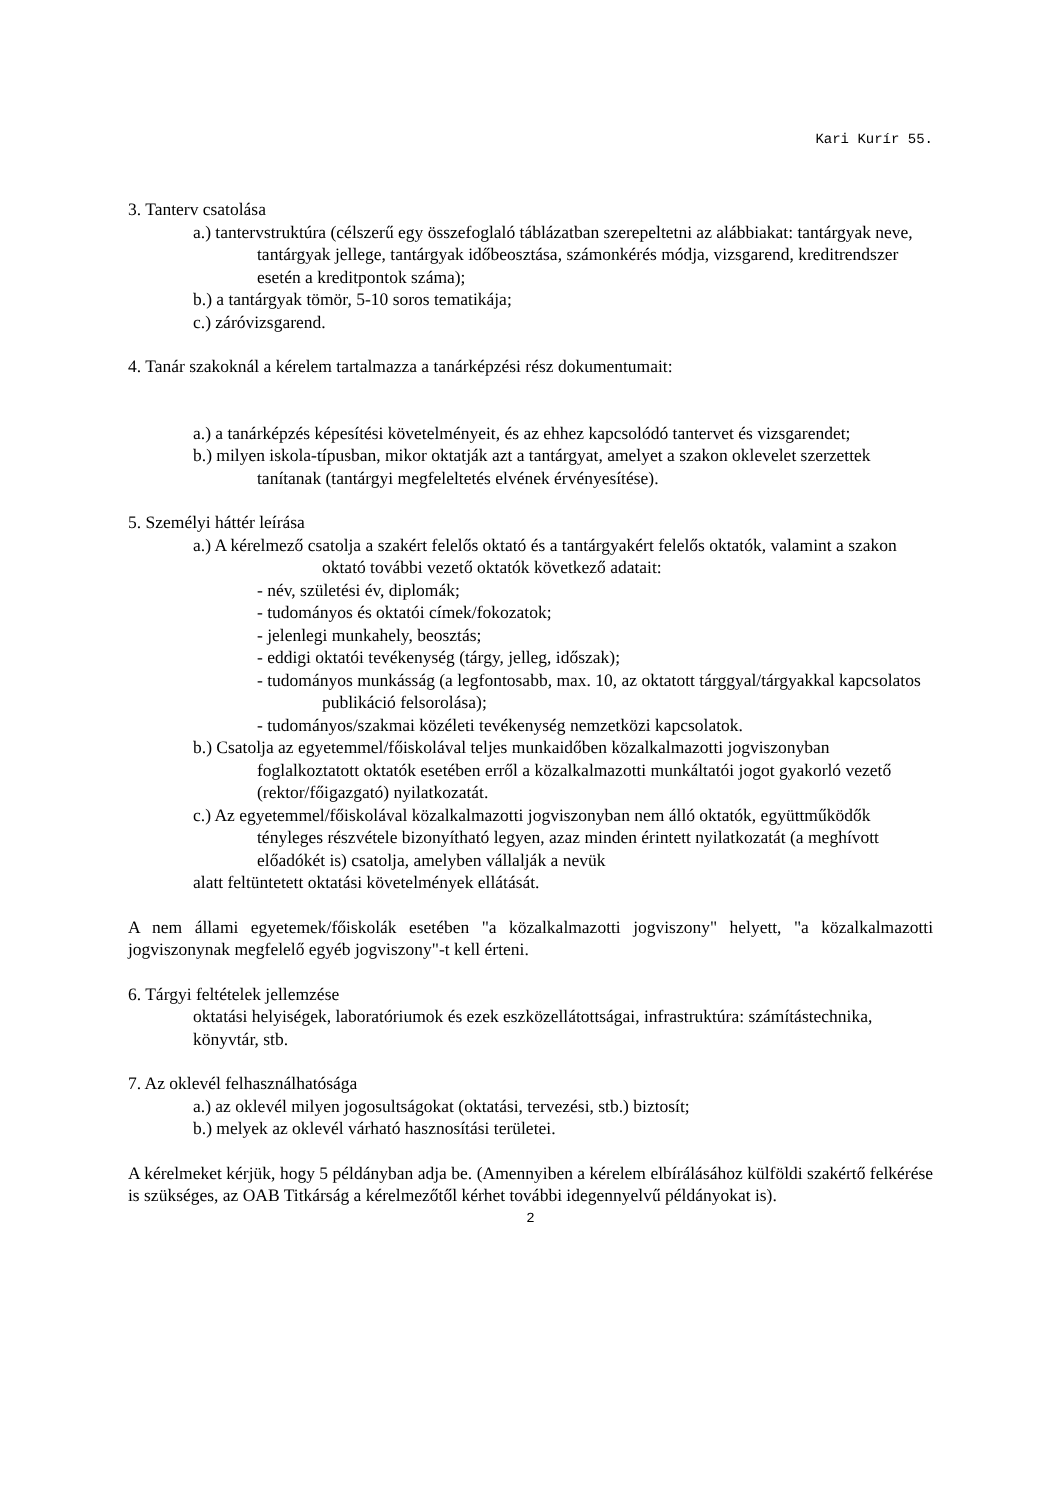Kari Kurír 55.
3. Tanterv csatolása
a.) tantervstruktúra (célszerű egy összefoglaló táblázatban szerepeltetni az alábbiakat: tantárgyak neve, tantárgyak jellege, tantárgyak időbeosztása, számonkérés módja, vizsgarend, kreditrendszer esetén a kreditpontok száma);
b.) a tantárgyak tömör, 5-10 soros tematikája;
c.) záróvizsgarend.
4. Tanár szakoknál a kérelem tartalmazza a tanárképzési rész dokumentumait:
a.) a tanárképzés képesítési követelményeit, és az ehhez kapcsolódó tantervet és vizsgarendet;
b.) milyen iskola-típusban, mikor oktatják azt a tantárgyat, amelyet a szakon oklevelet szerzettek tanítanak (tantárgyi megfeleltetés elvének érvényesítése).
5. Személyi háttér leírása
a.) A kérelmező csatolja a szakért felelős oktató és a tantárgyakért felelős oktatók, valamint a szakon oktató további vezető oktatók következő adatait:
- név, születési év, diplomák;
- tudományos és oktatói címek/fokozatok;
- jelenlegi munkahely, beosztás;
- eddigi oktatói tevékenység (tárgy, jelleg, időszak);
- tudományos munkásság (a legfontosabb, max. 10, az oktatott tárggyal/tárgyakkal kapcsolatos publikáció felsorolása);
- tudományos/szakmai közéleti tevékenység nemzetközi kapcsolatok.
b.) Csatolja az egyetemmel/főiskolával teljes munkaidőben közalkalmazotti jogviszonyban foglalkoztatott oktatók esetében erről a közalkalmazotti munkáltatói jogot gyakorló vezető (rektor/főigazgató) nyilatkozatát.
c.) Az egyetemmel/főiskolával közalkalmazotti jogviszonyban nem álló oktatók, együttműködők tényleges részvétele bizonyítható legyen, azaz minden érintett nyilatkozatát (a meghívott előadókét is) csatolja, amelyben vállalják a nevük
alatt feltüntetett oktatási követelmények ellátását.
A nem állami egyetemek/főiskolák esetében "a közalkalmazotti jogviszony" helyett, "a közalkalmazotti jogviszonynak megfelelő egyéb jogviszony"-t kell érteni.
6. Tárgyi feltételek jellemzése
oktatási helyiségek, laboratóriumok és ezek eszközellátottságai, infrastruktúra: számítástechnika, könyvtár, stb.
7. Az oklevél felhasználhatósága
a.) az oklevél milyen jogosultságokat (oktatási, tervezési, stb.) biztosít;
b.) melyek az oklevél várható hasznosítási területei.
A kérelmeket kérjük, hogy 5 példányban adja be. (Amennyiben a kérelem elbírálásához külföldi szakértő felkérése is szükséges, az OAB Titkárság a kérelmezőtől kérhet további idegennyelvű példányokat is).
2